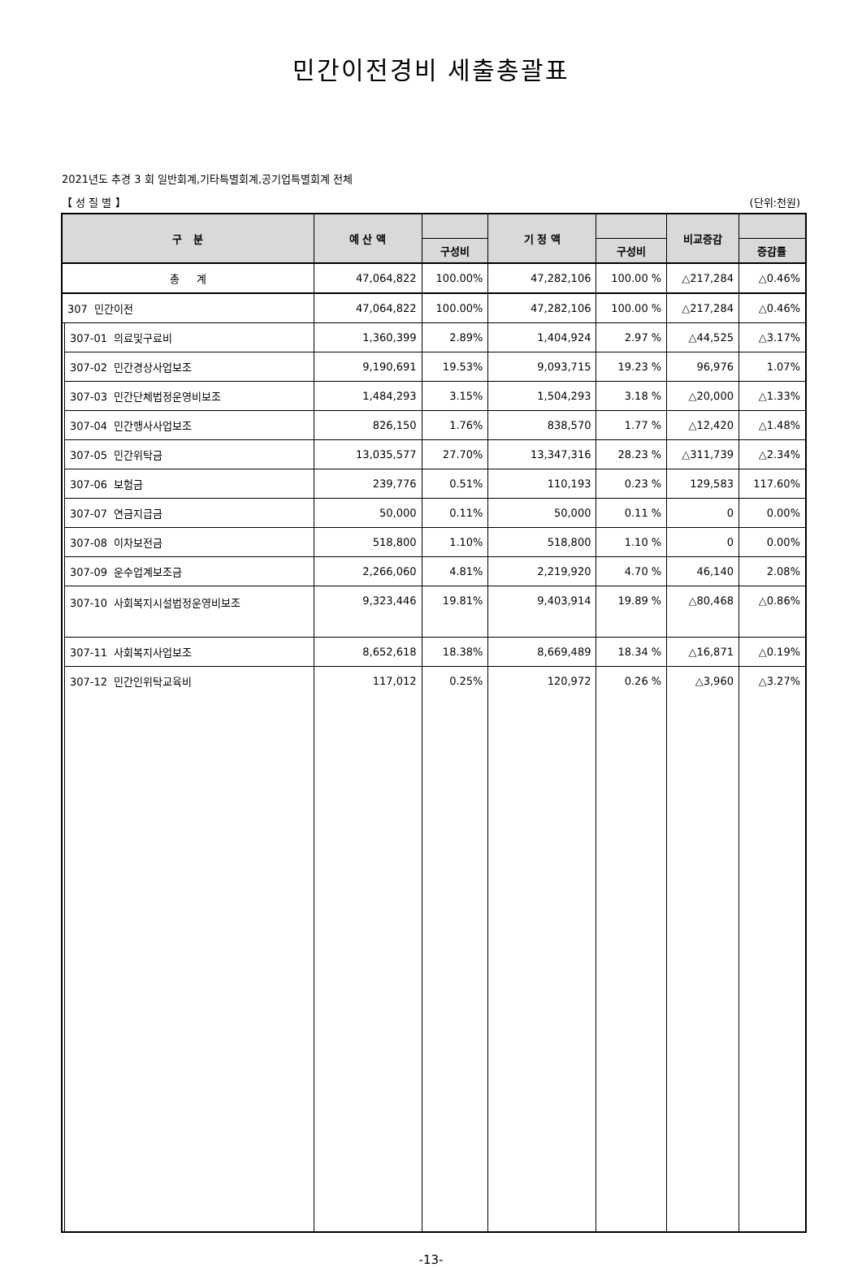민간이전경비 세출총괄표
2021년도 추경 3 회 일반회계,기타특별회계,공기업특별회계 전체
【 성 질 별 】 (단위:천원)
| 구 분 | | 예 산 액 | | 기 정 액 | | 비교증감 | |
| --- | --- | --- | --- | --- | --- | --- | --- |
| | | | 구성비 | | 구성비 | | 증감률 |
| 총 계 | | 47,064,822 | 100.00% | 47,282,106 | 100.00 % | △217,284 | △0.46% |
| 307 민간이전 | | 47,064,822 | 100.00% | 47,282,106 | 100.00 % | △217,284 | △0.46% |
| | 307-01 의료및구료비 | 1,360,399 | 2.89% | 1,404,924 | 2.97 % | △44,525 | △3.17% |
| | 307-02 민간경상사업보조 | 9,190,691 | 19.53% | 9,093,715 | 19.23 % | 96,976 | 1.07% |
| | 307-03 민간단체법정운영비보조 | 1,484,293 | 3.15% | 1,504,293 | 3.18 % | △20,000 | △1.33% |
| | 307-04 민간행사사업보조 | 826,150 | 1.76% | 838,570 | 1.77 % | △12,420 | △1.48% |
| | 307-05 민간위탁금 | 13,035,577 | 27.70% | 13,347,316 | 28.23 % | △311,739 | △2.34% |
| | 307-06 보험금 | 239,776 | 0.51% | 110,193 | 0.23 % | 129,583 | 117.60% |
| | 307-07 연금지급금 | 50,000 | 0.11% | 50,000 | 0.11 % | 0 | 0.00% |
| | 307-08 이차보전금 | 518,800 | 1.10% | 518,800 | 1.10 % | 0 | 0.00% |
| | 307-09 운수업계보조금 | 2,266,060 | 4.81% | 2,219,920 | 4.70 % | 46,140 | 2.08% |
| | 307-10 사회복지시설법정운영비보조 | 9,323,446 | 19.81% | 9,403,914 | 19.89 % | △80,468 | △0.86% |
| | 307-11 사회복지사업보조 | 8,652,618 | 18.38% | 8,669,489 | 18.34 % | △16,871 | △0.19% |
| | 307-12 민간인위탁교육비 | 117,012 | 0.25% | 120,972 | 0.26 % | △3,960 | △3.27% |
-13-